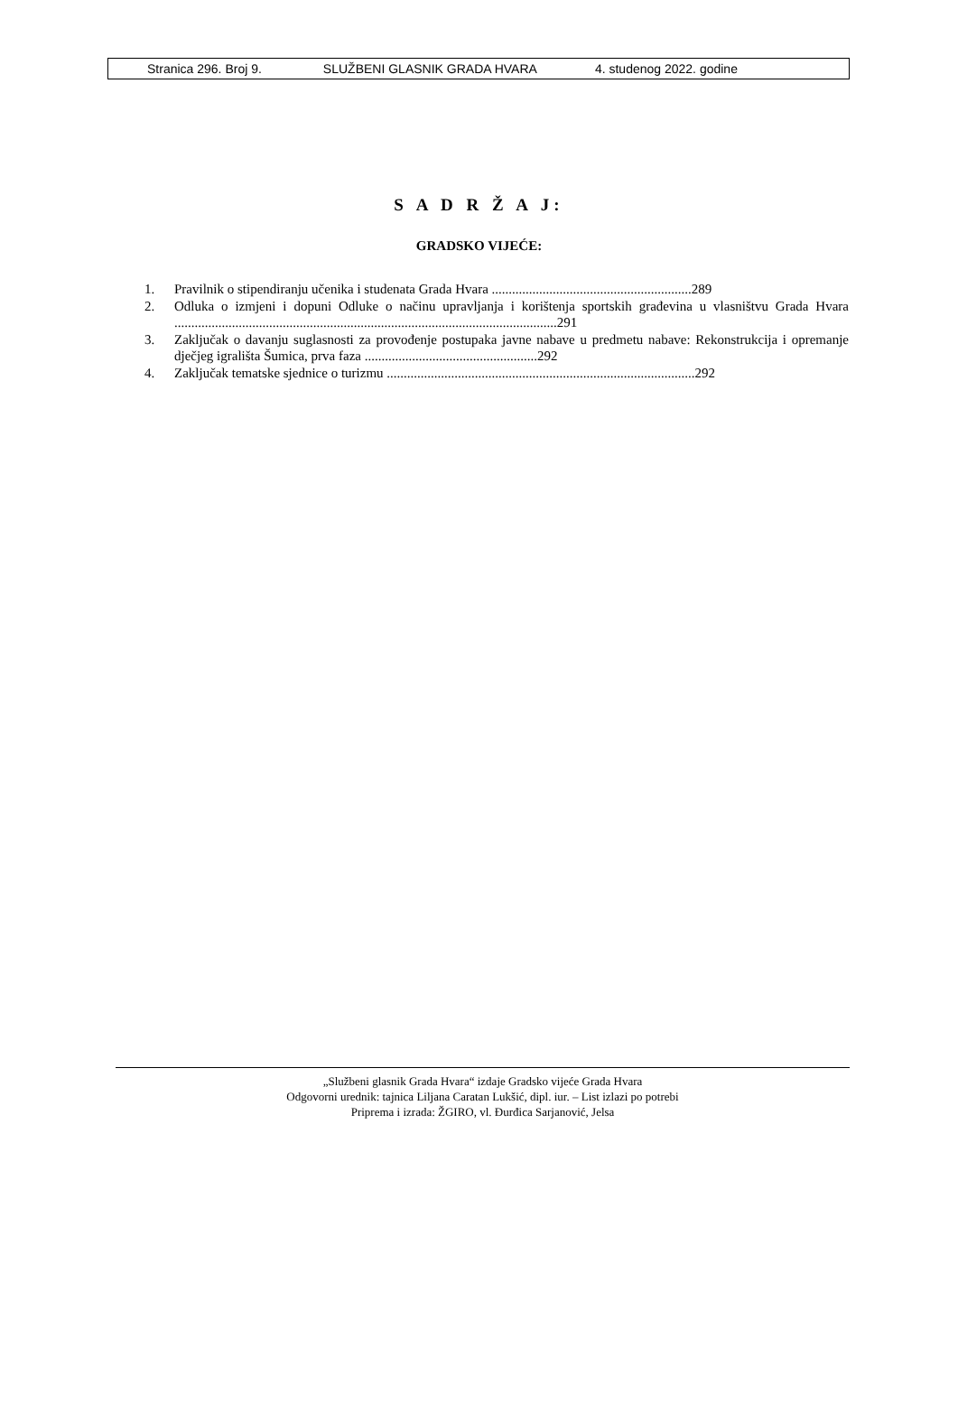Stranica 296. Broj 9. SLUŽBENI GLASNIK GRADA HVARA 4. studenog 2022. godine
S A D R Ž A J:
GRADSKO VIJEĆE:
1. Pravilnik o stipendiranju učenika i studenata Grada Hvara ...........................................................289
2. Odluka o izmjeni i dopuni Odluke o načinu upravljanja i korištenja sportskih građevina u vlasništvu Grada Hvara .................................................................................................................291
3. Zaključak o davanju suglasnosti za provođenje postupaka javne nabave u predmetu nabave: Rekonstrukcija i opremanje dječjeg igrališta Šumica, prva faza ...................................................292
4. Zaključak tematske sjednice o turizmu ...........................................................................................292
„Službeni glasnik Grada Hvara“ izdaje Gradsko vijeće Grada Hvara
Odgovorni urednik: tajnica Liljana Caratan Lukšić, dipl. iur. – List izlazi po potrebi
Priprema i izrada: ŽGIRO, vl. Đurđica Sarjanović, Jelsa